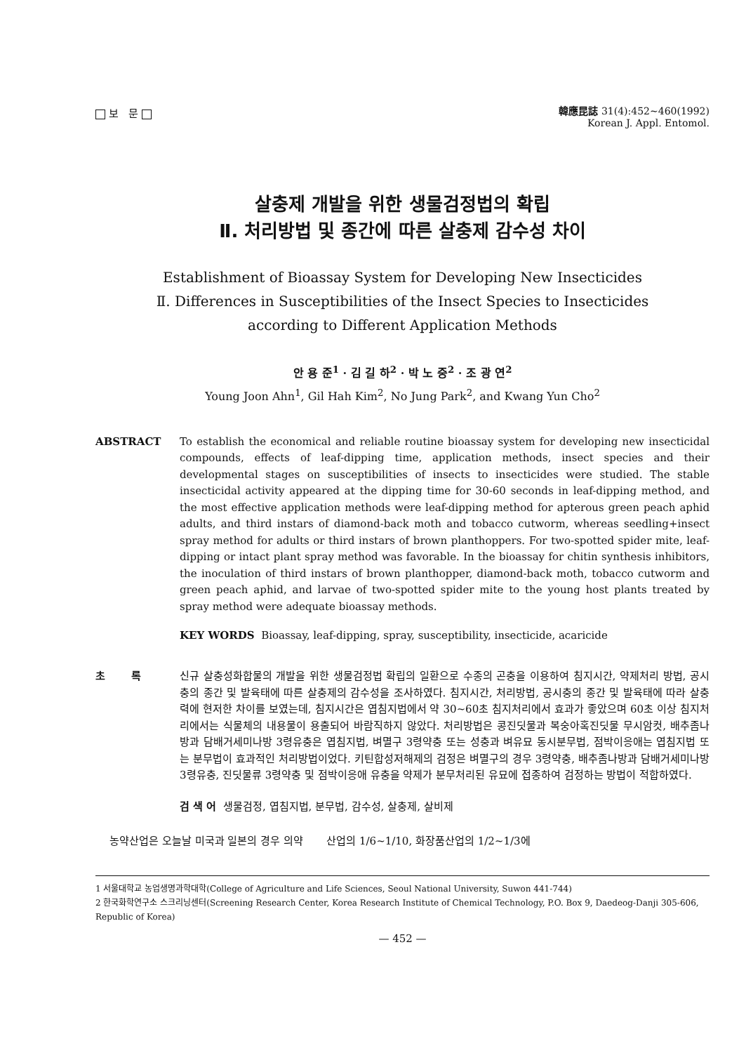보 문
韓應昆誌 31(4):452~460(1992)
Korean J. Appl. Entomol.
살충제 개발을 위한 생물검정법의 확립
Ⅱ. 처리방법 및 종간에 따른 살충제 감수성 차이
Establishment of Bioassay System for Developing New Insecticides
Ⅱ. Differences in Susceptibilities of the Insect Species to Insecticides
according to Different Application Methods
안 용 준<sup>1</sup> · 김 길 하<sup>2</sup> · 박 노 중<sup>2</sup> · 조 광 연<sup>2</sup>
Young Joon Ahn<sup>1</sup>, Gil Hah Kim<sup>2</sup>, No Jung Park<sup>2</sup>, and Kwang Yun Cho<sup>2</sup>
ABSTRACT To establish the economical and reliable routine bioassay system for developing new insecticidal compounds, effects of leaf-dipping time, application methods, insect species and their developmental stages on susceptibilities of insects to insecticides were studied. The stable insecticidal activity appeared at the dipping time for 30-60 seconds in leaf-dipping method, and the most effective application methods were leaf-dipping method for apterous green peach aphid adults, and third instars of diamond-back moth and tobacco cutworm, whereas seedling+insect spray method for adults or third instars of brown planthoppers. For two-spotted spider mite, leaf-dipping or intact plant spray method was favorable. In the bioassay for chitin synthesis inhibitors, the inoculation of third instars of brown planthopper, diamond-back moth, tobacco cutworm and green peach aphid, and larvae of two-spotted spider mite to the young host plants treated by spray method were adequate bioassay methods.
KEY WORDS Bioassay, leaf-dipping, spray, susceptibility, insecticide, acaricide
초 록 신규 살충성화합물의 개발을 위한 생물검정법 확립의 일환으로 수종의 곤충을 이용하여 침지시간, 약제처리 방법, 공시충의 종간 및 발육태에 따른 살충제의 감수성을 조사하였다. 침지시간, 처리방법, 공시충의 종간 및 발육태에 따라 살충력에 현저한 차이를 보였는데, 침지시간은 엽침지법에서 약 30~60초 침지처리에서 효과가 좋았으며 60초 이상 침지처리에서는 식물체의 내용물이 용출되어 바람직하지 않았다. 처리방법은 콩진딧물과 복숭아혹진딧물 무시암컷, 배추좀나방과 담배거세미나방 3령유충은 엽침지법, 벼멸구 3령약충 또는 성충과 벼유묘 동시분무법, 점박이응애는 엽침지법 또는 분무법이 효과적인 처리방법이었다. 키틴합성저해제의 검정은 벼멸구의 경우 3령약충, 배추좀나방과 담배거세미나방 3령유충, 진딧물류 3령약충 및 점박이응애 유충을 약제가 분무처리된 유묘에 접종하여 검정하는 방법이 적합하였다.
검 색 어 생물검정, 엽침지법, 분무법, 감수성, 살충제, 살비제
농약산업은 오늘날 미국과 일본의 경우 의약 산업의 1/6~1/10, 화장품산업의 1/2~1/3에
1 서울대학교 농업생명과학대학(College of Agriculture and Life Sciences, Seoul National University, Suwon 441-744)
2 한국화학연구소 스크리닝센터(Screening Research Center, Korea Research Institute of Chemical Technology, P.O. Box 9, Daedeog-Danji 305-606, Republic of Korea)
— 452 —